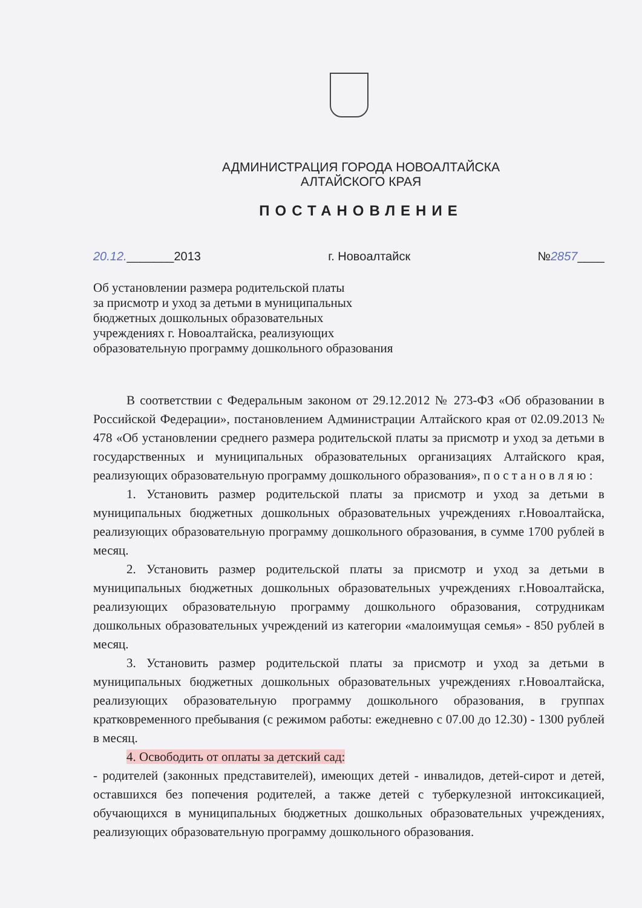АДМИНИСТРАЦИЯ ГОРОДА НОВОАЛТАЙСКА
АЛТАЙСКОГО КРАЯ
ПОСТАНОВЛЕНИЕ
20.12._______2013 г. Новоалтайск №2857____
Об установлении размера родительской платы
за присмотр и уход за детьми в муниципальных
бюджетных дошкольных образовательных
учреждениях г. Новоалтайска, реализующих
образовательную программу дошкольного образования
В соответствии с Федеральным законом от 29.12.2012 № 273-ФЗ «Об образовании в Российской Федерации», постановлением Администрации Алтайского края от 02.09.2013 № 478 «Об установлении среднего размера родительской платы за присмотр и уход за детьми в государственных и муниципальных образовательных организациях Алтайского края, реализующих образовательную программу дошкольного образования», п о с т а н о в л я ю :
1. Установить размер родительской платы за присмотр и уход за детьми в муниципальных бюджетных дошкольных образовательных учреждениях г.Новоалтайска, реализующих образовательную программу дошкольного образования, в сумме 1700 рублей в месяц.
2. Установить размер родительской платы за присмотр и уход за детьми в муниципальных бюджетных дошкольных образовательных учреждениях г.Новоалтайска, реализующих образовательную программу дошкольного образования, сотрудникам дошкольных образовательных учреждений из категории «малоимущая семья» - 850 рублей в месяц.
3. Установить размер родительской платы за присмотр и уход за детьми в муниципальных бюджетных дошкольных образовательных учреждениях г.Новоалтайска, реализующих образовательную программу дошкольного образования, в группах кратковременного пребывания (с режимом работы: ежедневно с 07.00 до 12.30) - 1300 рублей в месяц.
4. Освободить от оплаты за детский сад:
- родителей (законных представителей), имеющих детей - инвалидов, детей-сирот и детей, оставшихся без попечения родителей, а также детей с туберкулезной интоксикацией, обучающихся в муниципальных бюджетных дошкольных образовательных учреждениях, реализующих образовательную программу дошкольного образования.